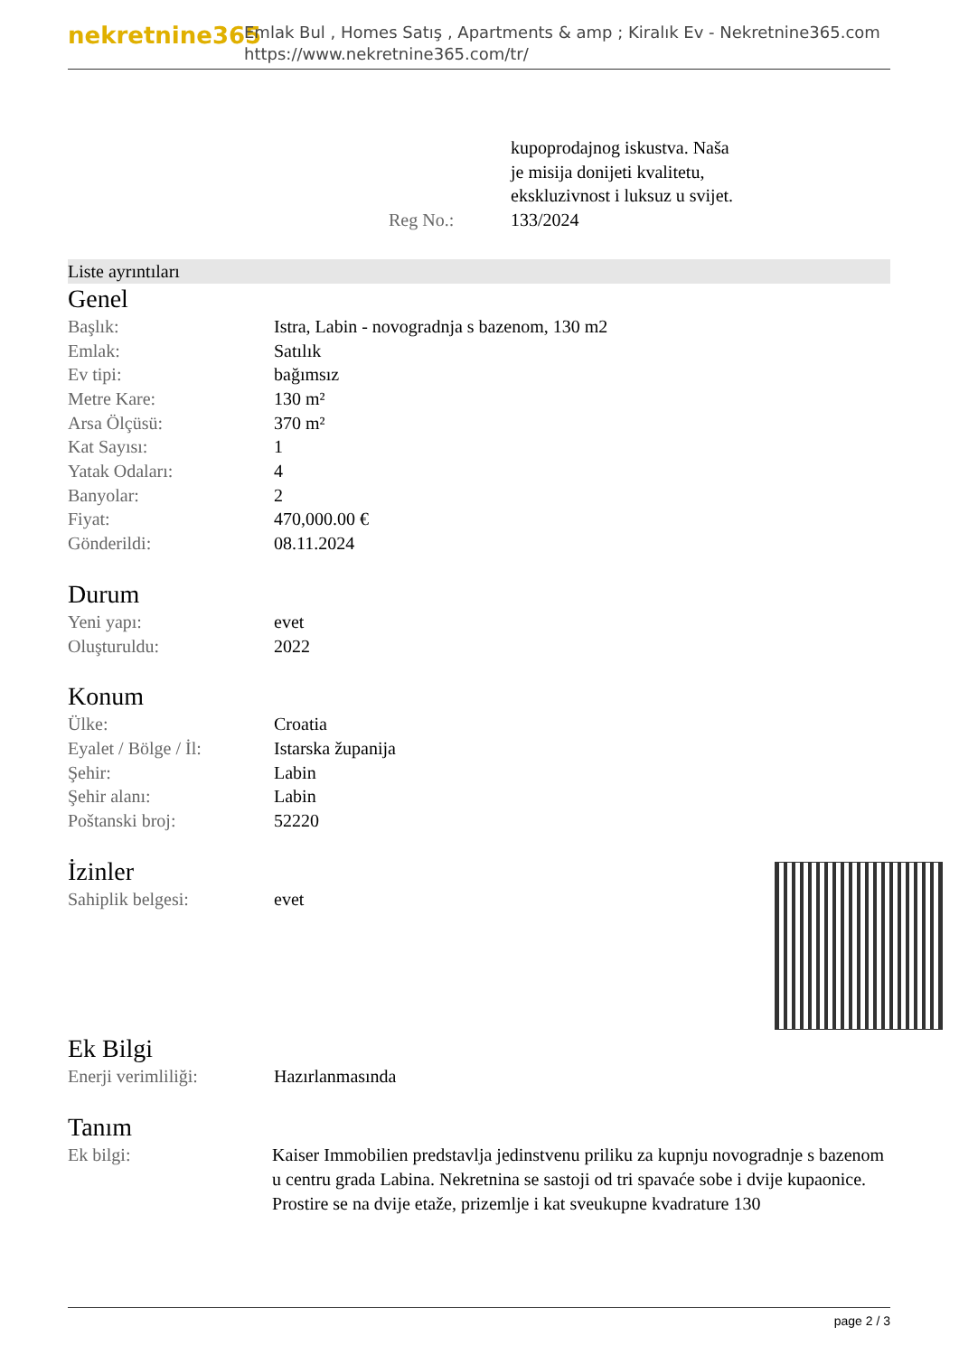nekretnine365
Emlak Bul , Homes Satış , Apartments & amp ; Kiralık Ev - Nekretnine365.com
https://www.nekretnine365.com/tr/
| | kupoprodajnog iskustva. Naša je misija donijeti kvalitetu, ekskluzivnost i luksuz u svijet. |
| Reg No.: | 133/2024 |
Liste ayrıntıları
Genel
| Başlık: | Istra, Labin - novogradnja s bazenom, 130 m2 |
| Emlak: | Satılık |
| Ev tipi: | bağımsız |
| Metre Kare: | 130 m² |
| Arsa Ölçüsü: | 370 m² |
| Kat Sayısı: | 1 |
| Yatak Odaları: | 4 |
| Banyolar: | 2 |
| Fiyat: | 470,000.00 € |
| Gönderildi: | 08.11.2024 |
Durum
| Yeni yapı: | evet |
| Oluşturuldu: | 2022 |
Konum
| Ülke: | Croatia |
| Eyalet / Bölge / İl: | Istarska županija |
| Şehir: | Labin |
| Şehir alanı: | Labin |
| Poštanski broj: | 52220 |
İzinler
| Sahiplik belgesi: | evet |
Ek Bilgi
| Enerji verimliliği: | Hazırlanmasında |
Tanım
| Ek bilgi: | Kaiser Immobilien predstavlja jedinstvenu priliku za kupnju novogradnje s bazenom u centru grada Labina. Nekretnina se sastoji od tri spavaće sobe i dvije kupaonice. Prostire se na dvije etaže, prizemlje i kat sveukupne kvadrature 130 |
page 2 / 3